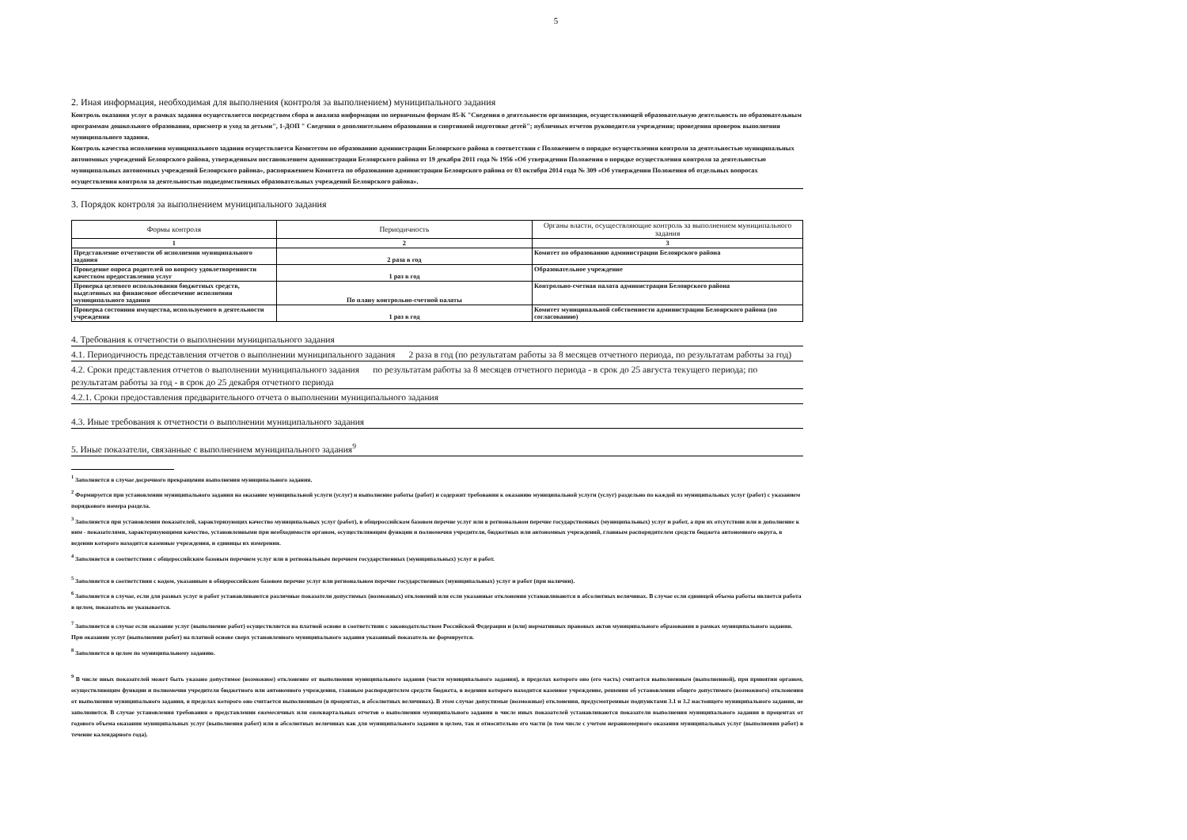5
2. Иная информация, необходимая для выполнения (контроля за выполнением) муниципального задания
Контроль оказания услуг в рамках задания осуществляется посредством сбора и анализа информации по первичным формам 85-К "Сведения о деятельности организации, осуществляющей образовательную деятельность по образовательным программам дошкольного образования, присмотр и уход за детьми", 1-ДОП " Сведения о дополнительном образовании и спортивной подготовке детей"; публичных отчетов руководителя учреждения; проведения проверок выполнения муниципального задания.
Контроль качества исполнения муниципального задания осуществляется Комитетом по образованию администрации Белоярского района в соответствии с Положением о порядке осуществления контроля за деятельностью муниципальных автономных учреждений Белоярского района, утвержденным постановлением администрации Белоярского района от 19 декабря 2011 года № 1956 «Об утверждении Положения о порядке осуществления контроля за деятельностью муниципальных автономных учреждений Белоярского района», распоряжением Комитета по образованию администрации Белоярского района от 03 октября 2014 года № 309 «Об утверждении Положения об отдельных вопросах осуществления контроля за деятельностью подведомственных образовательных учреждений Белоярского района».
3. Порядок контроля за выполнением муниципального задания
| Формы контроля | Периодичность | Органы власти, осуществляющие контроль за выполнением муниципального задания |
| --- | --- | --- |
| 1 | 2 | 3 |
| Представление отчетности об исполнении муниципального задания | 2 раза в год | Комитет по образованию администрации Белоярского района |
| Проведение опроса родителей по вопросу удовлетворенности качеством предоставления услуг | 1 раз в год | Образовательное учреждение |
| Проверка целевого использования бюджетных средств, выделенных на финансовое обеспечение исполнения муниципального задания | По плану контрольно-счетной палаты | Контрольно-счетная палата администрации Белоярского района |
| Проверка состояния имущества, используемого в деятельности учреждения | 1 раз в год | Комитет муниципальной собственности администрации Белоярского района (по согласованию) |
4. Требования к отчетности о выполнении муниципального задания
4.1. Периодичность представления отчетов о выполнении муниципального задания 2 раза в год (по результатам работы за 8 месяцев отчетного периода, по результатам работы за год)
4.2. Сроки представления отчетов о выполнении муниципального задания по результатам работы за 8 месяцев отчетного периода - в срок до 25 августа текущего периода; по результатам работы за год - в срок до 25 декабря отчетного периода
4.2.1. Сроки предоставления предварительного отчета о выполнении муниципального задания
4.3. Иные требования к отчетности о выполнении муниципального задания
5. Иные показатели, связанные с выполнением муниципального задания<sup>9</sup>
<sup>1</sup> Заполняется в случае досрочного прекращения выполнения муниципального задания.
<sup>2</sup> Формируется при установлении муниципального задания на оказание муниципальной услуги (услуг) и выполнение работы (работ) и содержит требования к оказанию муниципальной услуги (услуг) раздельно по каждой из муниципальных услуг (работ) с указанием порядкового номера раздела.
<sup>3</sup> Заполняется при установлении показателей, характеризующих качество муниципальных услуг (работ), в общероссийском базовом перечне услуг или в региональном перечне государственных (муниципальных) услуг и работ, а при их отсутствии или в дополнение к ним - показателями, характеризующими качество, установленными при необходимости органом, осуществляющим функции и полномочия учредителя, бюджетных или автономных учреждений, главным распорядителем средств бюджета автономного округа, в ведении которого находятся казенные учреждения, и единицы их измерения.
<sup>4</sup> Заполняется в соответствии с общероссийским базовым перечнем услуг или в региональным перечнем государственных (муниципальных) услуг и работ.
<sup>5</sup> Заполняется в соответствии с кодом, указанным в общероссийском базовом перечне услуг или региональном перечне государственных (муниципальных) услуг и работ (при наличии).
<sup>6</sup> Заполняется в случае, если для разных услуг и работ устанавливаются различные показатели допустимых (возможных) отклонений или если указанные отклонения устанавливаются в абсолютных величинах. В случае если единицей объема работы является работа в целом, показатель не указывается.
<sup>7</sup> Заполняется в случае если оказание услуг (выполнение работ) осуществляется на платной основе в соответствии с законодательством Российской Федерации и (или) нормативных правовых актов муниципального образования в рамках муниципального задания. При оказании услуг (выполнении работ) на платной основе сверх установленного муниципального задания указанный показатель не формируется.
<sup>8</sup> Заполняется в целом по муниципальному заданию.
<sup>9</sup> В числе иных показателей может быть указано допустимое (возможное) отклонение от выполнения муниципального задания (части муниципального задания), в пределах которого оно (его часть) считается выполненным (выполненной), при принятии органом, осуществляющим функции и полномочия учредителя бюджетного или автономного учреждения, главным распорядителем средств бюджета, в ведении которого находится казенное учреждение, решения об установлении общего допустимого (возможного) отклонения от выполнения муниципального задания, в пределах которого оно считается выполненным (в процентах, в абсолютных величинах). В этом случае допустимые (возможные) отклонения, предусмотренные подпунктами 3.1 и 3.2 настоящего муниципального задания, не заполняются. В случае установления требования о представлении ежемесячных или ежеквартальных отчетов о выполнении муниципального задания в числе иных показателей устанавливаются показатели выполнения муниципального задания в процентах от годового объема оказания муниципальных услуг (выполнения работ) или в абсолютных величинах как для муниципального задания в целом, так и относительно его части (в том числе с учетом неравномерного оказания муниципальных услуг (выполнения работ) в течение календарного года).